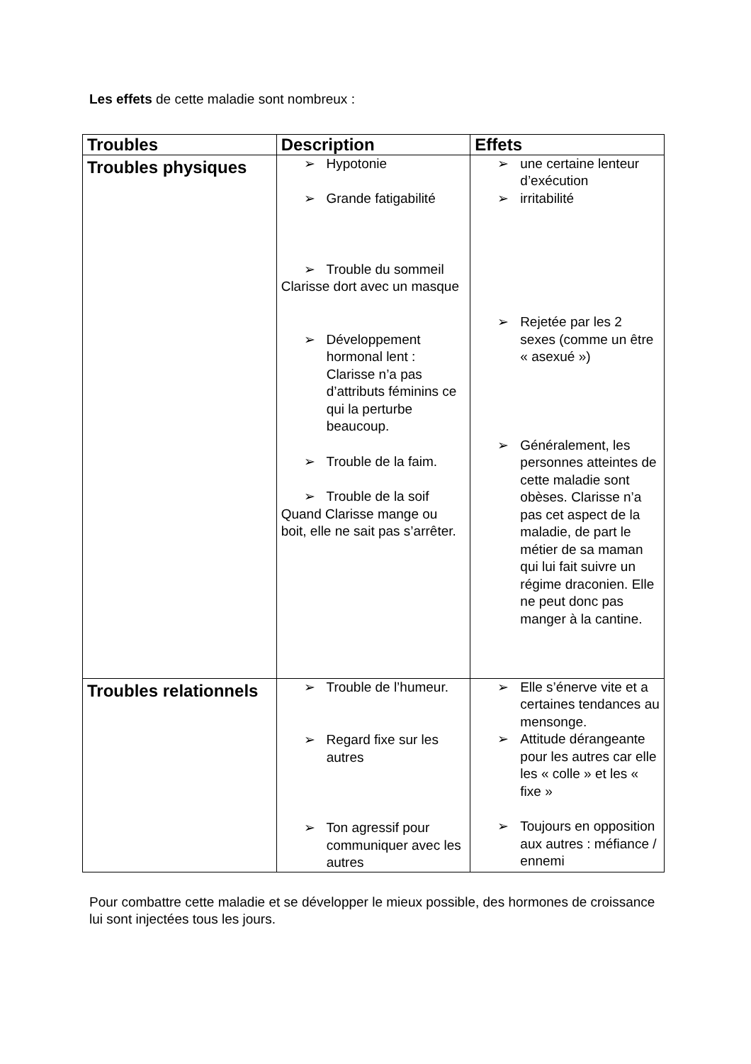Les effets de cette maladie sont nombreux :
| Troubles | Description | Effets |
| --- | --- | --- |
| Troubles physiques | ➢ Hypotonie ➢ Grande fatigabilité ➢ Trouble du sommeil Clarisse dort avec un masque ➢ Développement hormonal lent : Clarisse n’a pas d’attributs féminins ce qui la perturbe beaucoup. ➢ Trouble de la faim. ➢ Trouble de la soif Quand Clarisse mange ou boit, elle ne sait pas s’arrêter. | ➢ une certaine lenteur d’exécution ➢ irritabilité ➢ Rejetée par les 2 sexes (comme un être « asexué ») ➢ Généralement, les personnes atteintes de cette maladie sont obèses. Clarisse n’a pas cet aspect de la maladie, de part le métier de sa maman qui lui fait suivre un régime draconien. Elle ne peut donc pas manger à la cantine. |
| Troubles relationnels | ➢ Trouble de l’humeur. ➢ Regard fixe sur les autres ➢ Ton agressif pour communiquer avec les autres | ➢ Elle s’énerve vite et a certaines tendances au mensonge. ➢ Attitude dérangeante pour les autres car elle les « colle » et les « fixe » ➢ Toujours en opposition aux autres : méfiance / ennemi |
Pour combattre cette maladie et se développer le mieux possible, des hormones de croissance lui sont injectées tous les jours.